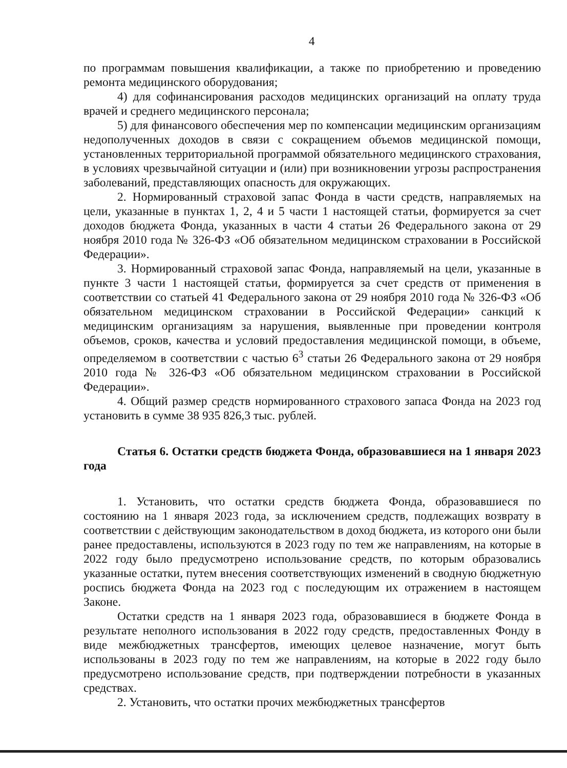4
по программам повышения квалификации, а также по приобретению и проведению ремонта медицинского оборудования;
4) для софинансирования расходов медицинских организаций на оплату труда врачей и среднего медицинского персонала;
5) для финансового обеспечения мер по компенсации медицинским организациям недополученных доходов в связи с сокращением объемов медицинской помощи, установленных территориальной программой обязательного медицинского страхования, в условиях чрезвычайной ситуации и (или) при возникновении угрозы распространения заболеваний, представляющих опасность для окружающих.
2. Нормированный страховой запас Фонда в части средств, направляемых на цели, указанные в пунктах 1, 2, 4 и 5 части 1 настоящей статьи, формируется за счет доходов бюджета Фонда, указанных в части 4 статьи 26 Федерального закона от 29 ноября 2010 года № 326-ФЗ «Об обязательном медицинском страховании в Российской Федерации».
3. Нормированный страховой запас Фонда, направляемый на цели, указанные в пункте 3 части 1 настоящей статьи, формируется за счет средств от применения в соответствии со статьей 41 Федерального закона от 29 ноября 2010 года № 326-ФЗ «Об обязательном медицинском страховании в Российской Федерации» санкций к медицинским организациям за нарушения, выявленные при проведении контроля объемов, сроков, качества и условий предоставления медицинской помощи, в объеме, определяемом в соответствии с частью 6<sup>3</sup> статьи 26 Федерального закона от 29 ноября 2010 года № 326-ФЗ «Об обязательном медицинском страховании в Российской Федерации».
4. Общий размер средств нормированного страхового запаса Фонда на 2023 год установить в сумме 38 935 826,3 тыс. рублей.
Статья 6. Остатки средств бюджета Фонда, образовавшиеся на 1 января 2023 года
1. Установить, что остатки средств бюджета Фонда, образовавшиеся по состоянию на 1 января 2023 года, за исключением средств, подлежащих возврату в соответствии с действующим законодательством в доход бюджета, из которого они были ранее предоставлены, используются в 2023 году по тем же направлениям, на которые в 2022 году было предусмотрено использование средств, по которым образовались указанные остатки, путем внесения соответствующих изменений в сводную бюджетную роспись бюджета Фонда на 2023 год с последующим их отражением в настоящем Законе.
Остатки средств на 1 января 2023 года, образовавшиеся в бюджете Фонда в результате неполного использования в 2022 году средств, предоставленных Фонду в виде межбюджетных трансфертов, имеющих целевое назначение, могут быть использованы в 2023 году по тем же направлениям, на которые в 2022 году было предусмотрено использование средств, при подтверждении потребности в указанных средствах.
2. Установить, что остатки прочих межбюджетных трансфертов